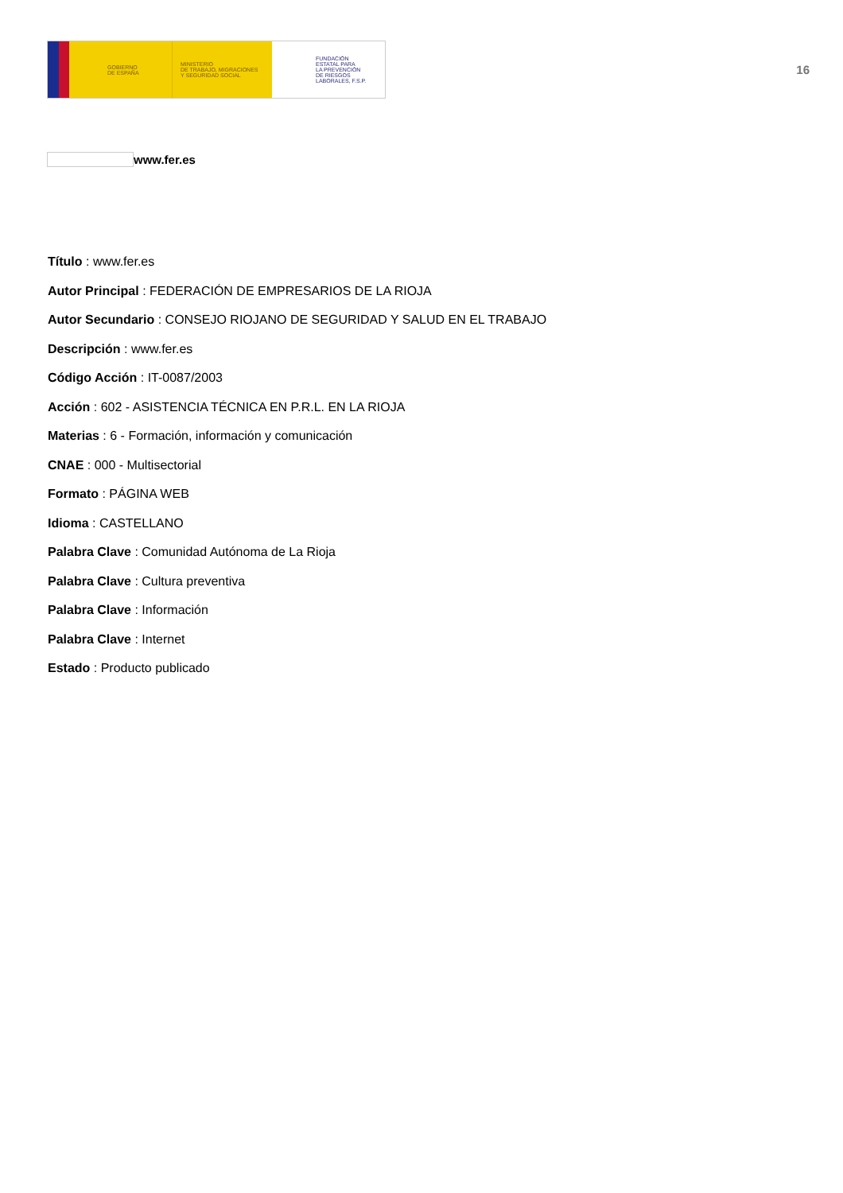GOBIERNO
DE ESPAÑA
MINISTERIO
DE TRABAJO, MIGRACIONES
Y SEGURIDAD SOCIAL
FUNDACIÓN
ESTATAL PARA
LA PREVENCIÓN
DE RIESGOS
LABORALES, F.S.P.
16
www.fer.es
Título : www.fer.es
Autor Principal : FEDERACIÓN DE EMPRESARIOS DE LA RIOJA
Autor Secundario : CONSEJO RIOJANO DE SEGURIDAD Y SALUD EN EL TRABAJO
Descripción : www.fer.es
Código Acción : IT-0087/2003
Acción : 602 - ASISTENCIA TÉCNICA EN P.R.L. EN LA RIOJA
Materias : 6 - Formación, información y comunicación
CNAE : 000 - Multisectorial
Formato : PÁGINA WEB
Idioma : CASTELLANO
Palabra Clave : Comunidad Autónoma de La Rioja
Palabra Clave : Cultura preventiva
Palabra Clave : Información
Palabra Clave : Internet
Estado : Producto publicado